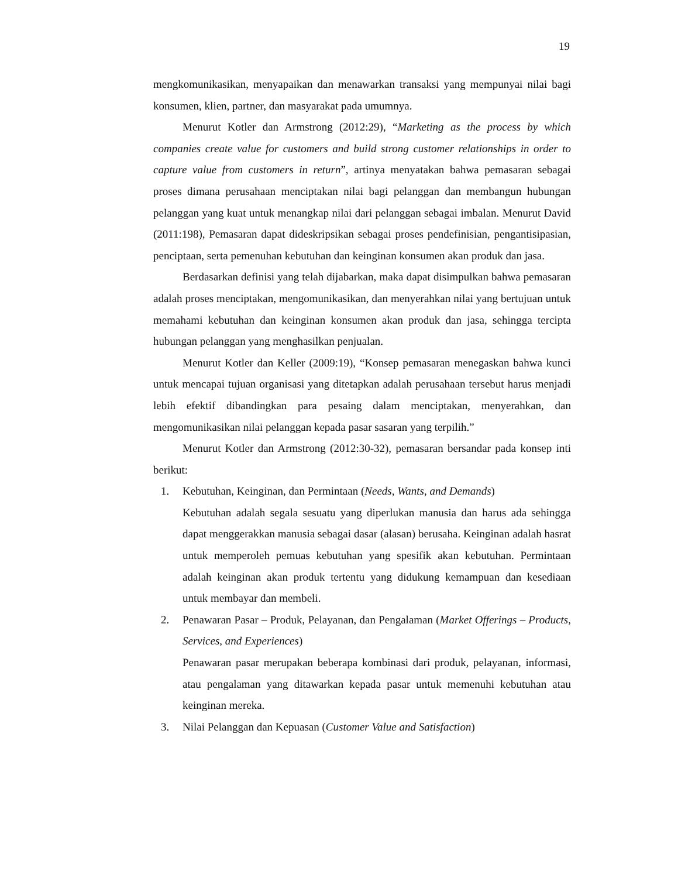19
mengkomunikasikan, menyapaikan dan menawarkan transaksi yang mempunyai nilai bagi konsumen, klien, partner, dan masyarakat pada umumnya.
Menurut Kotler dan Armstrong (2012:29), “Marketing as the process by which companies create value for customers and build strong customer relationships in order to capture value from customers in return”, artinya menyatakan bahwa pemasaran sebagai proses dimana perusahaan menciptakan nilai bagi pelanggan dan membangun hubungan pelanggan yang kuat untuk menangkap nilai dari pelanggan sebagai imbalan. Menurut David (2011:198), Pemasaran dapat dideskripsikan sebagai proses pendefinisian, pengantisipasian, penciptaan, serta pemenuhan kebutuhan dan keinginan konsumen akan produk dan jasa.
Berdasarkan definisi yang telah dijabarkan, maka dapat disimpulkan bahwa pemasaran adalah proses menciptakan, mengomunikasikan, dan menyerahkan nilai yang bertujuan untuk memahami kebutuhan dan keinginan konsumen akan produk dan jasa, sehingga tercipta hubungan pelanggan yang menghasilkan penjualan.
Menurut Kotler dan Keller (2009:19), “Konsep pemasaran menegaskan bahwa kunci untuk mencapai tujuan organisasi yang ditetapkan adalah perusahaan tersebut harus menjadi lebih efektif dibandingkan para pesaing dalam menciptakan, menyerahkan, dan mengomunikasikan nilai pelanggan kepada pasar sasaran yang terpilih.”
Menurut Kotler dan Armstrong (2012:30-32), pemasaran bersandar pada konsep inti berikut:
1. Kebutuhan, Keinginan, dan Permintaan (Needs, Wants, and Demands)
Kebutuhan adalah segala sesuatu yang diperlukan manusia dan harus ada sehingga dapat menggerakkan manusia sebagai dasar (alasan) berusaha. Keinginan adalah hasrat untuk memperoleh pemuas kebutuhan yang spesifik akan kebutuhan. Permintaan adalah keinginan akan produk tertentu yang didukung kemampuan dan kesediaan untuk membayar dan membeli.
2. Penawaran Pasar – Produk, Pelayanan, dan Pengalaman (Market Offerings – Products, Services, and Experiences)
Penawaran pasar merupakan beberapa kombinasi dari produk, pelayanan, informasi, atau pengalaman yang ditawarkan kepada pasar untuk memenuhi kebutuhan atau keinginan mereka.
3. Nilai Pelanggan dan Kepuasan (Customer Value and Satisfaction)